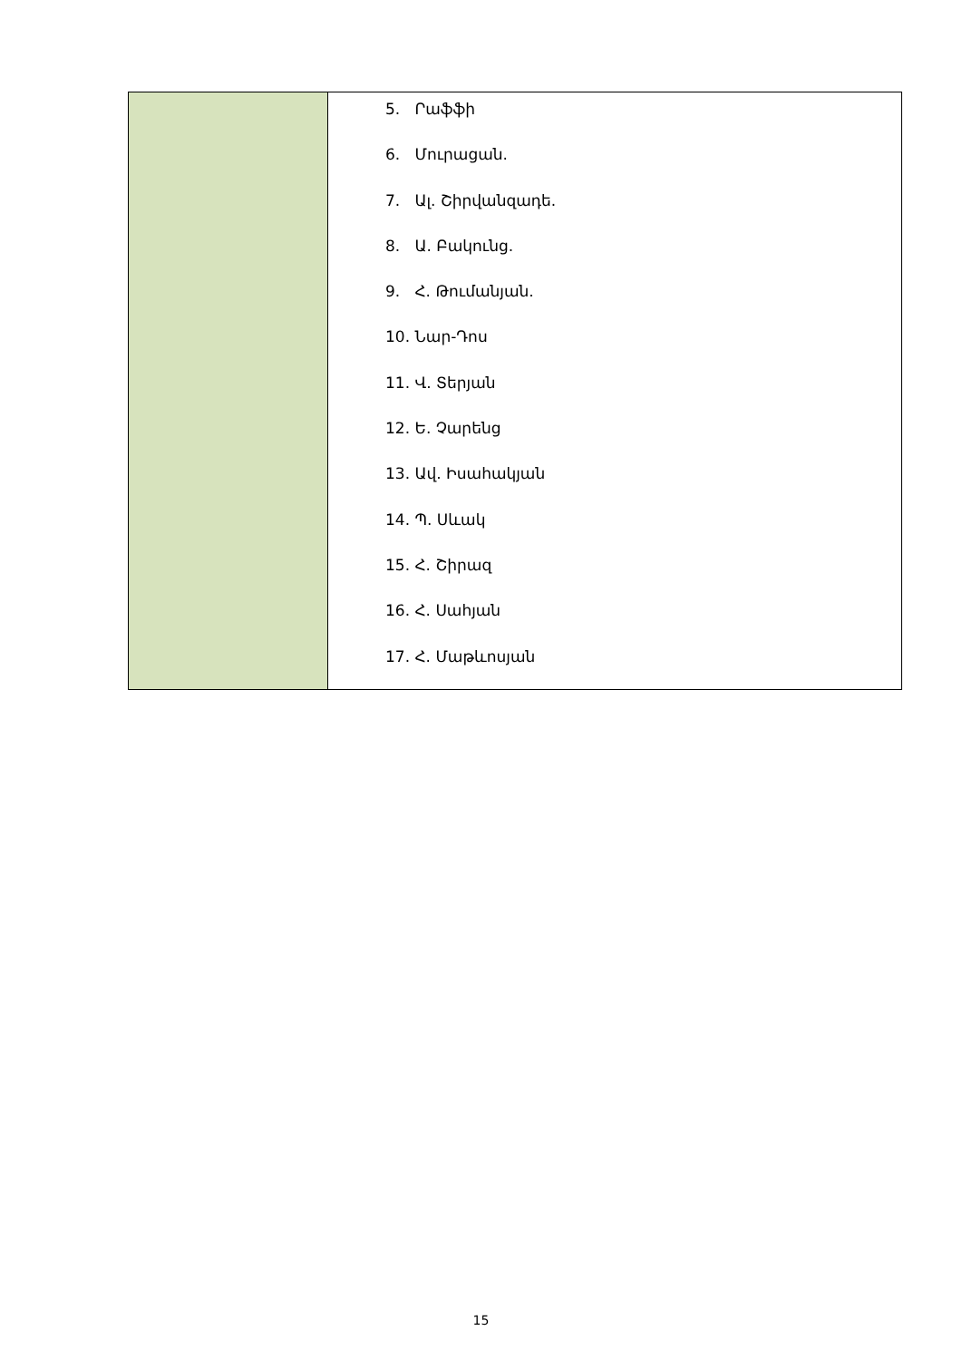| | 5. Րաֆֆի 6. Մուրացան. 7. Ալ. Շիրվանզադե. 8. Ա. Բակունց. 9. Հ. Թումանյան. 10. Նար-Դոս 11. Վ. Տերյան 12. Ե. Չարենց 13. Ավ. Իսահակյան 14. Պ. Սևակ 15. Հ. Շիրազ 16. Հ. Սահյան 17. Հ. Մաթևոսյան |
15